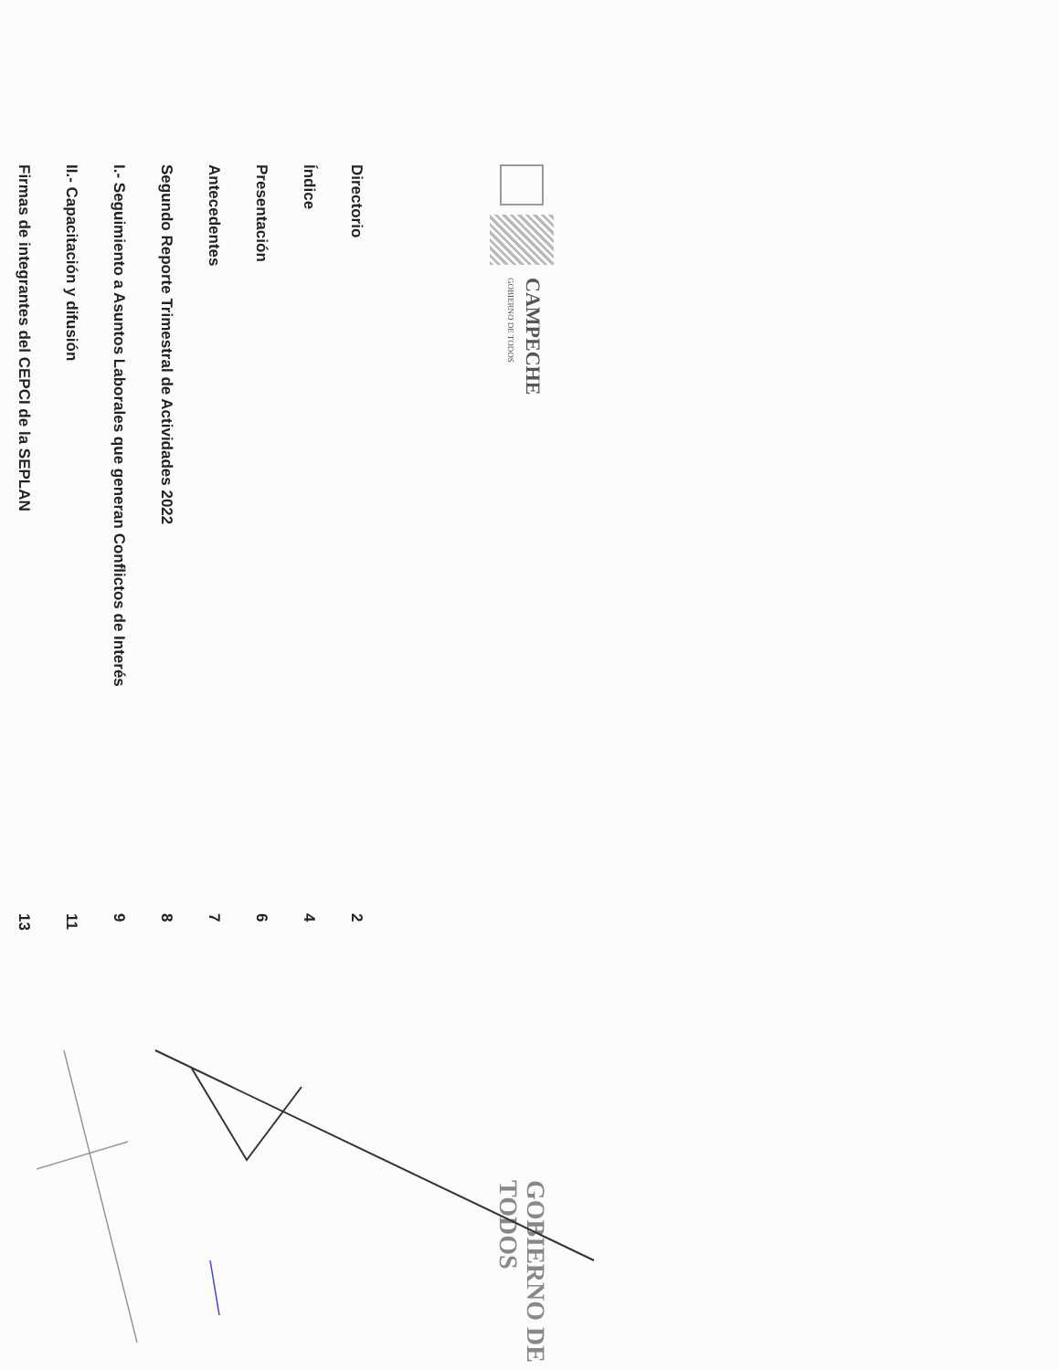CAMPECHE
GOBIERNO DE TODOS
GOBIERNO DE TODOS
| Directorio | 2 |
| Índice | 4 |
| Presentación | 6 |
| Antecedentes | 7 |
| Segundo Reporte Trimestral de Actividades 2022 | 8 |
| I.- Seguimiento a Asuntos Laborales que generan Conflictos de Interés | 9 |
| II.- Capacitación y difusión | 11 |
| Firmas de integrantes del CEPCI de la SEPLAN | 13 |